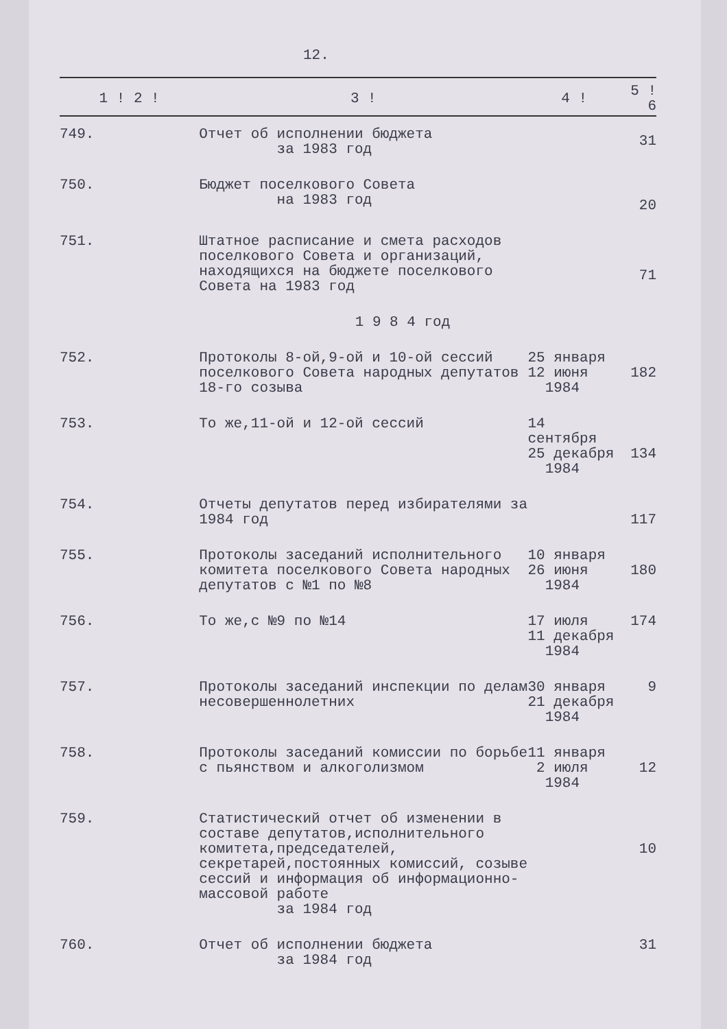12.
| 1 ! 2 ! | 3 ! | 4 ! | 5 ! 6 |
| --- | --- | --- | --- |
| 749. | Отчет об исполнении бюджета за 1983 год | | 31 |
| 750. | Бюджет поселкового Совета на 1983 год | | 20 |
| 751. | Штатное расписание и смета расходов поселкового Совета и организаций, находящихся на бюджете поселкового Совета на 1983 год | | 71 |
| 1 9 8 4 год | | | |
| 752. | Протоколы 8-ой,9-ой и 10-ой сессий поселкового Совета народных депутатов 18-го созыва | 25 января 12 июня 1984 | 182 |
| 753. | То же,11-ой и 12-ой сессий | 14 сентября 25 декабря 1984 | 134 |
| 754. | Отчеты депутатов перед избирателями за 1984 год | | 117 |
| 755. | Протоколы заседаний исполнительного комитета поселкового Совета народных депутатов с №1 по №8 | 10 января 26 июня 1984 | 180 |
| 756. | То же,с №9 по №14 | 17 июля 11 декабря 1984 | 174 |
| 757. | Протоколы заседаний инспекции по делам несовершеннолетних | 30 января 21 декабря 1984 | 9 |
| 758. | Протоколы заседаний комиссии по борьбе с пьянством и алкоголизмом | 11 января 2 июля 1984 | 12 |
| 759. | Статистический отчет об изменении в составе депутатов,исполнительного комитета,председателей, секретарей,постоянных комиссий, созыве сессий и информация об информационно-массовой работе за 1984 год | | 10 |
| 760. | Отчет об исполнении бюджета за 1984 год | | 31 |